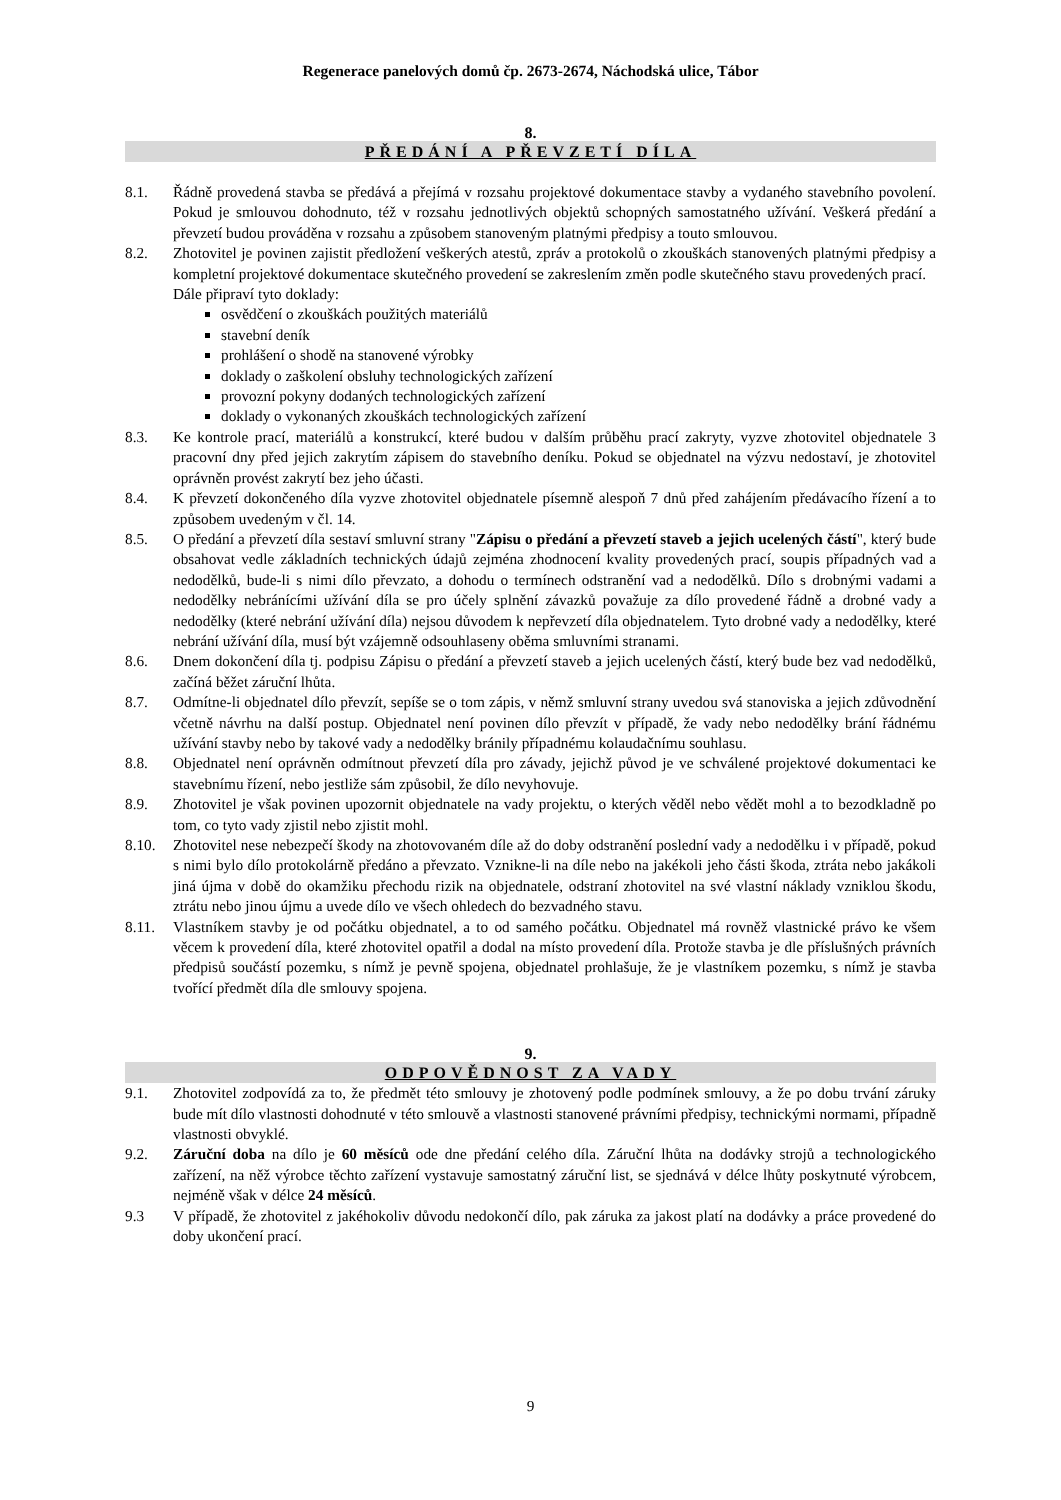Regenerace panelových domů čp. 2673-2674, Náchodská ulice, Tábor
8.
PŘEDÁNÍ A PŘEVZETÍ DÍLA
8.1. Řádně provedená stavba se předává a přejímá v rozsahu projektové dokumentace stavby a vydaného stavebního povolení. Pokud je smlouvou dohodnuto, též v rozsahu jednotlivých objektů schopných samostatného užívání. Veškerá předání a převzetí budou prováděna v rozsahu a způsobem stanoveným platnými předpisy a touto smlouvou.
8.2. Zhotovitel je povinen zajistit předložení veškerých atestů, zpráv a protokolů o zkouškách stanovených platnými předpisy a kompletní projektové dokumentace skutečného provedení se zakreslením změn podle skutečného stavu provedených prací.
Dále připraví tyto doklady:
osvědčení o zkouškách použitých materiálů
stavební deník
prohlášení o shodě na stanovené výrobky
doklady o zaškolení obsluhy technologických zařízení
provozní pokyny dodaných technologických zařízení
doklady o vykonaných zkouškách technologických zařízení
8.3. Ke kontrole prací, materiálů a konstrukcí, které budou v dalším průběhu prací zakryty, vyzve zhotovitel objednatele 3 pracovní dny před jejich zakrytím zápisem do stavebního deníku. Pokud se objednatel na výzvu nedostaví, je zhotovitel oprávněn provést zakrytí bez jeho účasti.
8.4. K převzetí dokončeného díla vyzve zhotovitel objednatele písemně alespoň 7 dnů před zahájením předávacího řízení a to způsobem uvedeným v čl. 14.
8.5. O předání a převzetí díla sestaví smluvní strany "Zápisu o předání a převzetí staveb a jejich ucelených částí", který bude obsahovat vedle základních technických údajů zejména zhodnocení kvality provedených prací, soupis případných vad a nedodělků, bude-li s nimi dílo převzato, a dohodu o termínech odstranění vad a nedodělků. Dílo s drobnými vadami a nedodělky nebránícími užívání díla se pro účely splnění závazků považuje za dílo provedené řádně a drobné vady a nedodělky (které nebrání užívání díla) nejsou důvodem k nepřevzetí díla objednatelem. Tyto drobné vady a nedodělky, které nebrání užívání díla, musí být vzájemně odsouhlaseny oběma smluvními stranami.
8.6. Dnem dokončení díla tj. podpisu Zápisu o předání a převzetí staveb a jejich ucelených částí, který bude bez vad nedodělků, začíná běžet záruční lhůta.
8.7. Odmítne-li objednatel dílo převzít, sepíše se o tom zápis, v němž smluvní strany uvedou svá stanoviska a jejich zdůvodnění včetně návrhu na další postup. Objednatel není povinen dílo převzít v případě, že vady nebo nedodělky brání řádnému užívání stavby nebo by takové vady a nedodělky bránily případnému kolaudačnímu souhlasu.
8.8. Objednatel není oprávněn odmítnout převzetí díla pro závady, jejichž původ je ve schválené projektové dokumentaci ke stavebnímu řízení, nebo jestliže sám způsobil, že dílo nevyhovuje.
8.9. Zhotovitel je však povinen upozornit objednatele na vady projektu, o kterých věděl nebo vědět mohl a to bezodkladně po tom, co tyto vady zjistil nebo zjistit mohl.
8.10. Zhotovitel nese nebezpečí škody na zhotovovaném díle až do doby odstranění poslední vady a nedodělku i v případě, pokud s nimi bylo dílo protokolárně předáno a převzato. Vznikne-li na díle nebo na jakékoli jeho části škoda, ztráta nebo jakákoli jiná újma v době do okamžiku přechodu rizik na objednatele, odstraní zhotovitel na své vlastní náklady vzniklou škodu, ztrátu nebo jinou újmu a uvede dílo ve všech ohledech do bezvadného stavu.
8.11. Vlastníkem stavby je od počátku objednatel, a to od samého počátku. Objednatel má rovněž vlastnické právo ke všem věcem k provedení díla, které zhotovitel opatřil a dodal na místo provedení díla. Protože stavba je dle příslušných právních předpisů součástí pozemku, s nímž je pevně spojena, objednatel prohlašuje, že je vlastníkem pozemku, s nímž je stavba tvořící předmět díla dle smlouvy spojena.
9.
ODPOVĚDNOST ZA VADY
9.1. Zhotovitel zodpovídá za to, že předmět této smlouvy je zhotovený podle podmínek smlouvy, a že po dobu trvání záruky bude mít dílo vlastnosti dohodnuté v této smlouvě a vlastnosti stanovené právními předpisy, technickými normami, případně vlastnosti obvyklé.
9.2. Záruční doba na dílo je 60 měsíců ode dne předání celého díla. Záruční lhůta na dodávky strojů a technologického zařízení, na něž výrobce těchto zařízení vystavuje samostatný záruční list, se sjednává v délce lhůty poskytnuté výrobcem, nejméně však v délce 24 měsíců.
9.3 V případě, že zhotovitel z jakéhokoliv důvodu nedokončí dílo, pak záruka za jakost platí na dodávky a práce provedené do doby ukončení prací.
9